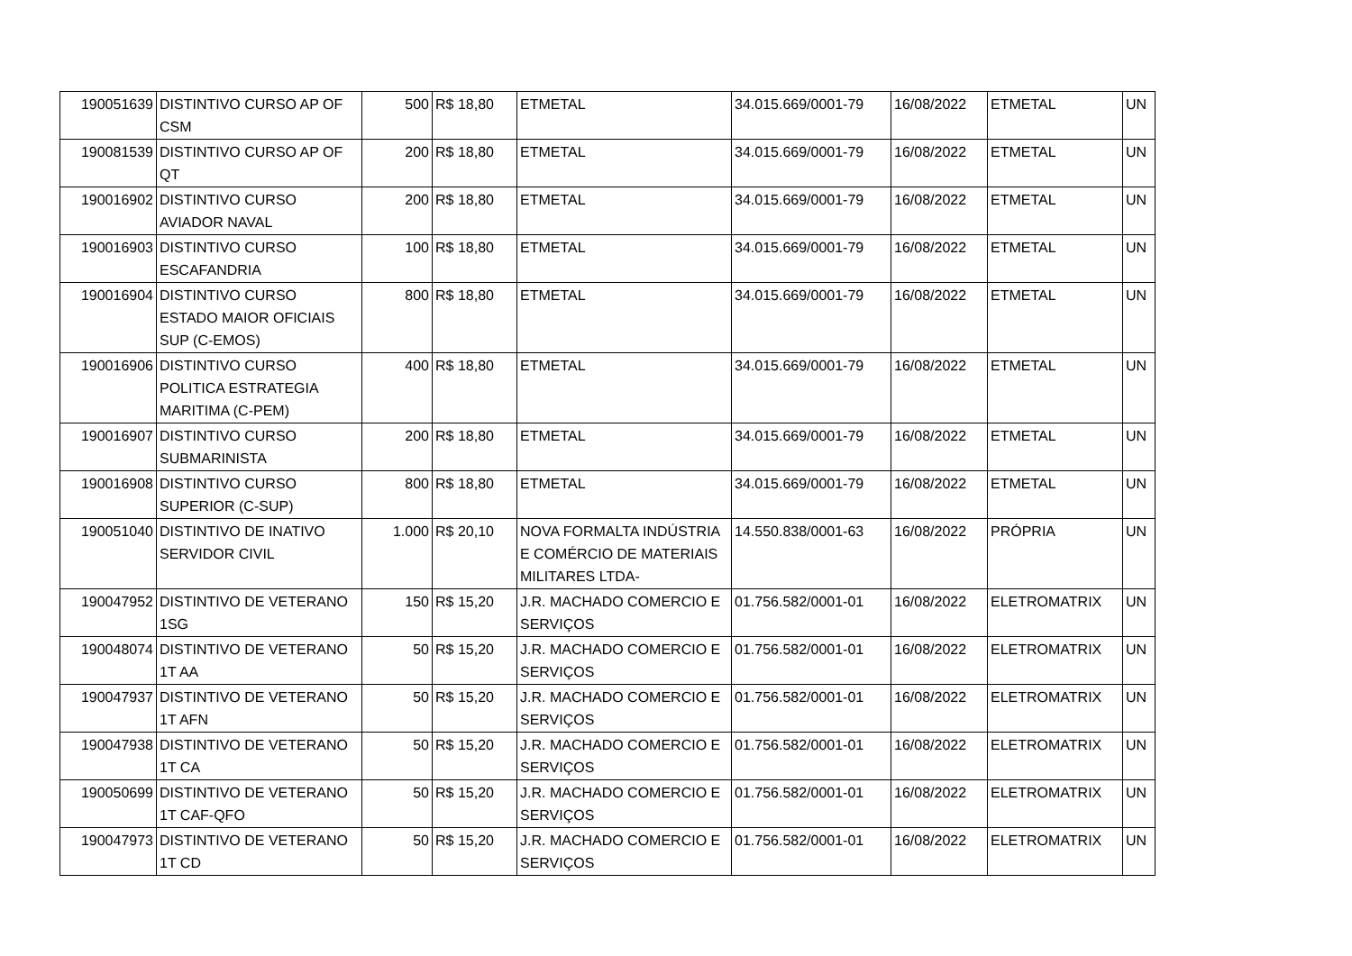| 190051639 | DISTINTIVO CURSO AP OF CSM | 500 | R$ 18,80 | ETMETAL | 34.015.669/0001-79 | 16/08/2022 | ETMETAL | UN |
| 190081539 | DISTINTIVO CURSO AP OF QT | 200 | R$ 18,80 | ETMETAL | 34.015.669/0001-79 | 16/08/2022 | ETMETAL | UN |
| 190016902 | DISTINTIVO CURSO AVIADOR NAVAL | 200 | R$ 18,80 | ETMETAL | 34.015.669/0001-79 | 16/08/2022 | ETMETAL | UN |
| 190016903 | DISTINTIVO CURSO ESCAFANDRIA | 100 | R$ 18,80 | ETMETAL | 34.015.669/0001-79 | 16/08/2022 | ETMETAL | UN |
| 190016904 | DISTINTIVO CURSO ESTADO MAIOR OFICIAIS SUP (C-EMOS) | 800 | R$ 18,80 | ETMETAL | 34.015.669/0001-79 | 16/08/2022 | ETMETAL | UN |
| 190016906 | DISTINTIVO CURSO POLITICA ESTRATEGIA MARITIMA (C-PEM) | 400 | R$ 18,80 | ETMETAL | 34.015.669/0001-79 | 16/08/2022 | ETMETAL | UN |
| 190016907 | DISTINTIVO CURSO SUBMARINISTA | 200 | R$ 18,80 | ETMETAL | 34.015.669/0001-79 | 16/08/2022 | ETMETAL | UN |
| 190016908 | DISTINTIVO CURSO SUPERIOR (C-SUP) | 800 | R$ 18,80 | ETMETAL | 34.015.669/0001-79 | 16/08/2022 | ETMETAL | UN |
| 190051040 | DISTINTIVO DE INATIVO SERVIDOR CIVIL | 1.000 | R$ 20,10 | NOVA FORMALTA INDÚSTRIA E COMÉRCIO DE MATERIAIS MILITARES LTDA- | 14.550.838/0001-63 | 16/08/2022 | PRÓPRIA | UN |
| 190047952 | DISTINTIVO DE VETERANO 1SG | 150 | R$ 15,20 | J.R. MACHADO COMERCIO E SERVIÇOS | 01.756.582/0001-01 | 16/08/2022 | ELETROMATRIX | UN |
| 190048074 | DISTINTIVO DE VETERANO 1T AA | 50 | R$ 15,20 | J.R. MACHADO COMERCIO E SERVIÇOS | 01.756.582/0001-01 | 16/08/2022 | ELETROMATRIX | UN |
| 190047937 | DISTINTIVO DE VETERANO 1T AFN | 50 | R$ 15,20 | J.R. MACHADO COMERCIO E SERVIÇOS | 01.756.582/0001-01 | 16/08/2022 | ELETROMATRIX | UN |
| 190047938 | DISTINTIVO DE VETERANO 1T CA | 50 | R$ 15,20 | J.R. MACHADO COMERCIO E SERVIÇOS | 01.756.582/0001-01 | 16/08/2022 | ELETROMATRIX | UN |
| 190050699 | DISTINTIVO DE VETERANO 1T CAF-QFO | 50 | R$ 15,20 | J.R. MACHADO COMERCIO E SERVIÇOS | 01.756.582/0001-01 | 16/08/2022 | ELETROMATRIX | UN |
| 190047973 | DISTINTIVO DE VETERANO 1T CD | 50 | R$ 15,20 | J.R. MACHADO COMERCIO E SERVIÇOS | 01.756.582/0001-01 | 16/08/2022 | ELETROMATRIX | UN |